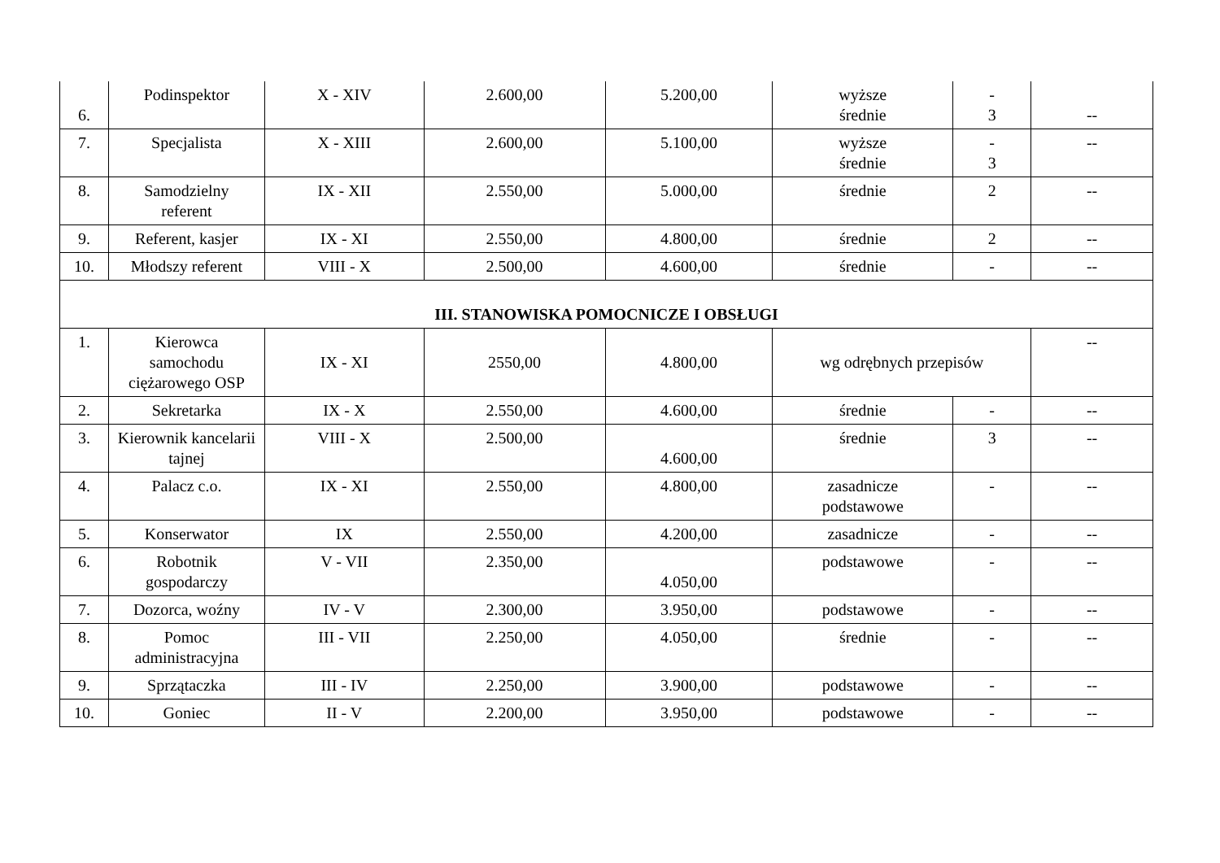| 6. | Podinspektor | X - XIV | 2.600,00 | 5.200,00 | wyższe średnie | - 3 | -- |
| 7. | Specjalista | X - XIII | 2.600,00 | 5.100,00 | wyższe średnie | - 3 | -- |
| 8. | Samodzielny referent | IX - XII | 2.550,00 | 5.000,00 | średnie | 2 | -- |
| 9. | Referent, kasjer | IX - XI | 2.550,00 | 4.800,00 | średnie | 2 | -- |
| 10. | Młodszy referent | VIII - X | 2.500,00 | 4.600,00 | średnie | - | -- |
| III. STANOWISKA POMOCNICZE I OBSŁUGI | | | | | | | |
| 1. | Kierowca samochodu ciężarowego OSP | IX - XI | 2550,00 | 4.800,00 | wg odrębnych przepisów | | -- |
| 2. | Sekretarka | IX - X | 2.550,00 | 4.600,00 | średnie | - | -- |
| 3. | Kierownik kancelarii tajnej | VIII - X | 2.500,00 | 4.600,00 | średnie | 3 | -- |
| 4. | Palacz c.o. | IX - XI | 2.550,00 | 4.800,00 | zasadnicze podstawowe | - | -- |
| 5. | Konserwator | IX | 2.550,00 | 4.200,00 | zasadnicze | - | -- |
| 6. | Robotnik gospodarczy | V - VII | 2.350,00 | 4.050,00 | podstawowe | - | -- |
| 7. | Dozorca, woźny | IV - V | 2.300,00 | 3.950,00 | podstawowe | - | -- |
| 8. | Pomoc administracyjna | III - VII | 2.250,00 | 4.050,00 | średnie | - | -- |
| 9. | Sprzątaczka | III - IV | 2.250,00 | 3.900,00 | podstawowe | - | -- |
| 10. | Goniec | II - V | 2.200,00 | 3.950,00 | podstawowe | - | -- |